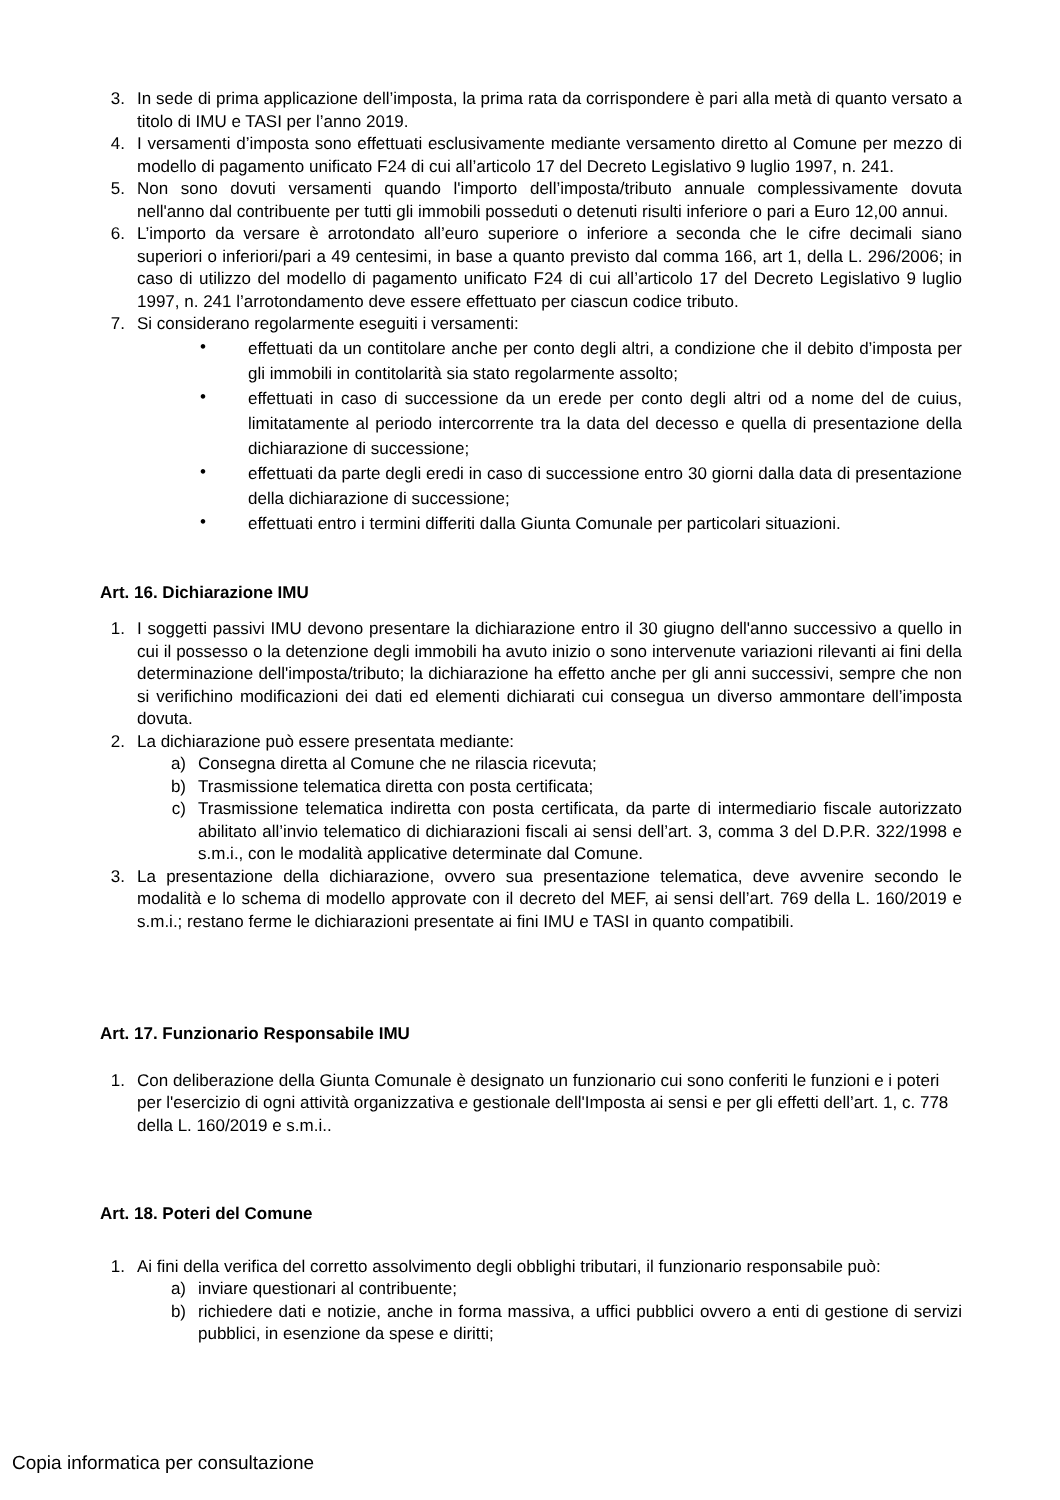3. In sede di prima applicazione dell’imposta, la prima rata da corrispondere è pari alla metà di quanto versato a titolo di IMU e TASI per l’anno 2019.
4. I versamenti d’imposta sono effettuati esclusivamente mediante versamento diretto al Comune per mezzo di modello di pagamento unificato F24 di cui all’articolo 17 del Decreto Legislativo 9 luglio 1997, n. 241.
5. Non sono dovuti versamenti quando l'importo dell’imposta/tributo annuale complessivamente dovuta nell'anno dal contribuente per tutti gli immobili posseduti o detenuti risulti inferiore o pari a Euro 12,00 annui.
6. L’importo da versare è arrotondato all’euro superiore o inferiore a seconda che le cifre decimali siano superiori o inferiori/pari a 49 centesimi, in base a quanto previsto dal comma 166, art 1, della L. 296/2006; in caso di utilizzo del modello di pagamento unificato F24 di cui all’articolo 17 del Decreto Legislativo 9 luglio 1997, n. 241 l’arrotondamento deve essere effettuato per ciascun codice tributo.
7. Si considerano regolarmente eseguiti i versamenti:
• effettuati da un contitolare anche per conto degli altri, a condizione che il debito d’imposta per gli immobili in contitolarità sia stato regolarmente assolto;
• effettuati in caso di successione da un erede per conto degli altri od a nome del de cuius, limitatamente al periodo intercorrente tra la data del decesso e quella di presentazione della dichiarazione di successione;
• effettuati da parte degli eredi in caso di successione entro 30 giorni dalla data di presentazione della dichiarazione di successione;
• effettuati entro i termini differiti dalla Giunta Comunale per particolari situazioni.
Art. 16. Dichiarazione IMU
1. I soggetti passivi IMU devono presentare la dichiarazione entro il 30 giugno dell'anno successivo a quello in cui il possesso o la detenzione degli immobili ha avuto inizio o sono intervenute variazioni rilevanti ai fini della determinazione dell'imposta/tributo; la dichiarazione ha effetto anche per gli anni successivi, sempre che non si verifichino modificazioni dei dati ed elementi dichiarati cui consegua un diverso ammontare dell’imposta dovuta.
2. La dichiarazione può essere presentata mediante:
a) Consegna diretta al Comune che ne rilascia ricevuta;
b) Trasmissione telematica diretta con posta certificata;
c) Trasmissione telematica indiretta con posta certificata, da parte di intermediario fiscale autorizzato abilitato all’invio telematico di dichiarazioni fiscali ai sensi dell’art. 3, comma 3 del D.P.R. 322/1998 e s.m.i., con le modalità applicative determinate dal Comune.
3. La presentazione della dichiarazione, ovvero sua presentazione telematica, deve avvenire secondo le modalità e lo schema di modello approvate con il decreto del MEF, ai sensi dell’art. 769 della L. 160/2019 e s.m.i.; restano ferme le dichiarazioni presentate ai fini IMU e TASI in quanto compatibili.
Art. 17. Funzionario Responsabile IMU
1. Con deliberazione della Giunta Comunale è designato un funzionario cui sono conferiti le funzioni e i poteri per l'esercizio di ogni attività organizzativa e gestionale dell'Imposta ai sensi e per gli effetti dell’art. 1, c. 778 della L. 160/2019 e s.m.i..
Art. 18. Poteri del Comune
1. Ai fini della verifica del corretto assolvimento degli obblighi tributari, il funzionario responsabile può:
a) inviare questionari al contribuente;
b) richiedere dati e notizie, anche in forma massiva, a uffici pubblici ovvero a enti di gestione di servizi pubblici, in esenzione da spese e diritti;
Copia informatica per consultazione